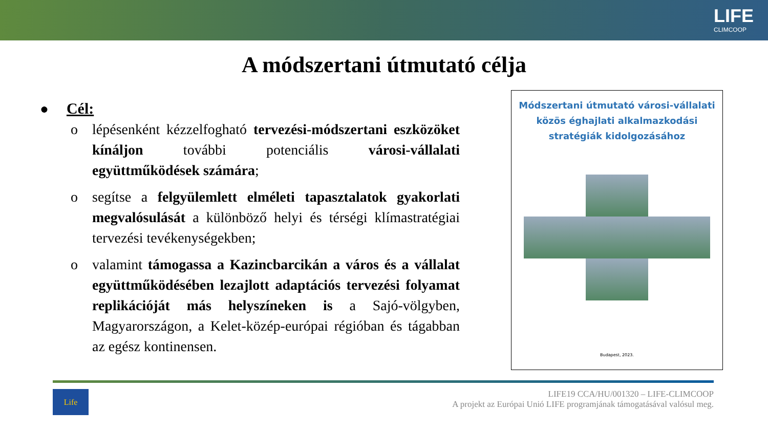LIFE
CLIMCOOP
A módszertani útmutató célja
● Cél:
o lépésenként kézzelfogható tervezési-módszertani eszközöket kínáljon további potenciális városi-vállalati együttműködések számára;
o segítse a felgyülemlett elméleti tapasztalatok gyakorlati megvalósulását a különböző helyi és térségi klímastratégiai tervezési tevékenységekben;
o valamint támogassa a Kazincbarcikán a város és a vállalat együttműködésében lezajlott adaptációs tervezési folyamat replikációját más helyszíneken is a Sajó-völgyben, Magyarországon, a Kelet-közép-európai régióban és tágabban az egész kontinensen.
Módszertani útmutató városi-vállalati közös éghajlati alkalmazkodási stratégiák kidolgozásához
Budapest, 2023.
Life
LIFE19 CCA/HU/001320 – LIFE-CLIMCOOP
A projekt az Európai Unió LIFE programjának támogatásával valósul meg.